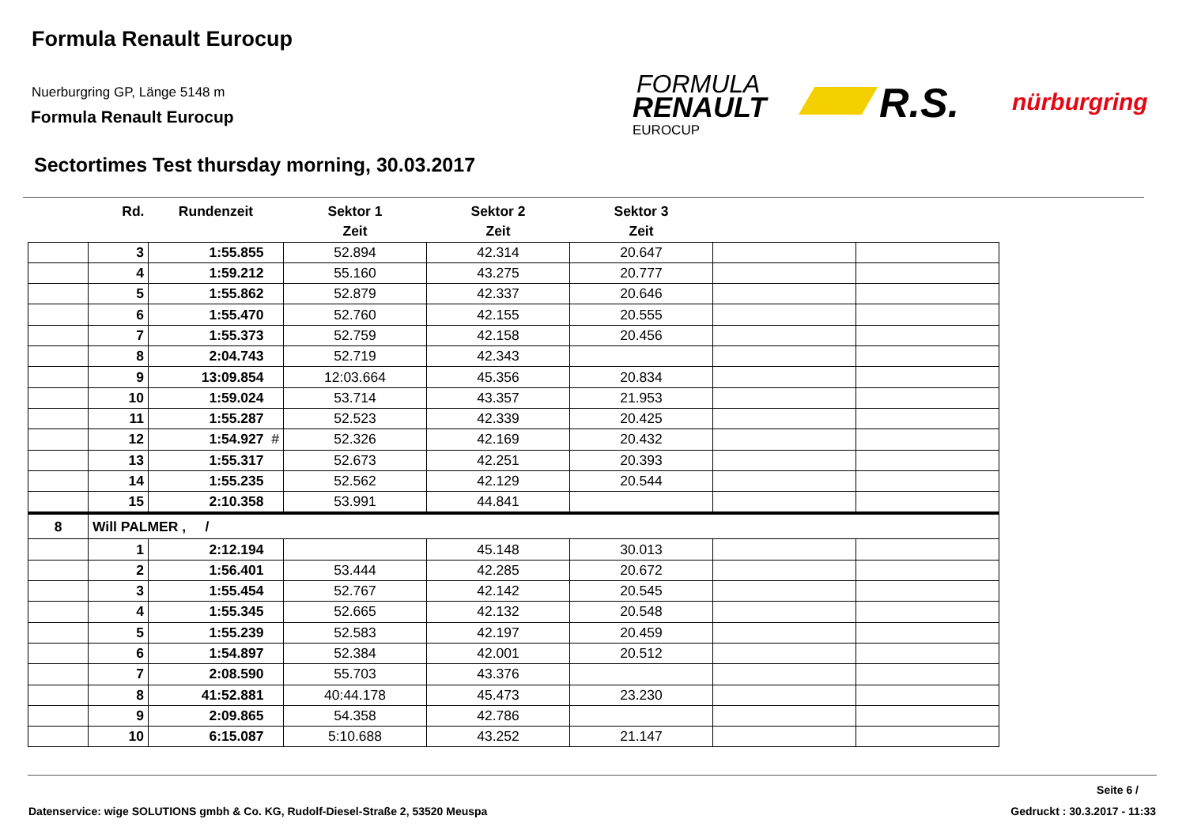Formula Renault Eurocup
Nuerburgring GP, Länge 5148 m
Formula Renault Eurocup
FORMULA
RENAULT
EUROCUP
R.S. nürburgring
Sectortimes Test thursday morning, 30.03.2017
| | Rd. | Rundenzeit | Sektor 1 | Sektor 2 | Sektor 3 | | |
| --- | --- | --- | --- | --- | --- | --- | --- |
| | | | Zeit | Zeit | Zeit | | |
| | 3 | 1:55.855 | 52.894 | 42.314 | 20.647 | | |
| | 4 | 1:59.212 | 55.160 | 43.275 | 20.777 | | |
| | 5 | 1:55.862 | 52.879 | 42.337 | 20.646 | | |
| | 6 | 1:55.470 | 52.760 | 42.155 | 20.555 | | |
| | 7 | 1:55.373 | 52.759 | 42.158 | 20.456 | | |
| | 8 | 2:04.743 | 52.719 | 42.343 | | | |
| | 9 | 13:09.854 | 12:03.664 | 45.356 | 20.834 | | |
| | 10 | 1:59.024 | 53.714 | 43.357 | 21.953 | | |
| | 11 | 1:55.287 | 52.523 | 42.339 | 20.425 | | |
| | 12 | 1:54.927 # | 52.326 | 42.169 | 20.432 | | |
| | 13 | 1:55.317 | 52.673 | 42.251 | 20.393 | | |
| | 14 | 1:55.235 | 52.562 | 42.129 | 20.544 | | |
| | 15 | 2:10.358 | 53.991 | 44.841 | | | |
| 8 | Will PALMER , / | | | | | | |
| | 1 | 2:12.194 | | 45.148 | 30.013 | | |
| | 2 | 1:56.401 | 53.444 | 42.285 | 20.672 | | |
| | 3 | 1:55.454 | 52.767 | 42.142 | 20.545 | | |
| | 4 | 1:55.345 | 52.665 | 42.132 | 20.548 | | |
| | 5 | 1:55.239 | 52.583 | 42.197 | 20.459 | | |
| | 6 | 1:54.897 | 52.384 | 42.001 | 20.512 | | |
| | 7 | 2:08.590 | 55.703 | 43.376 | | | |
| | 8 | 41:52.881 | 40:44.178 | 45.473 | 23.230 | | |
| | 9 | 2:09.865 | 54.358 | 42.786 | | | |
| | 10 | 6:15.087 | 5:10.688 | 43.252 | 21.147 | | |
Seite 6 /
Datenservice: wige SOLUTIONS gmbh & Co. KG, Rudolf-Diesel-Straße 2, 53520 Meuspa
Gedruckt : 30.3.2017 - 11:33